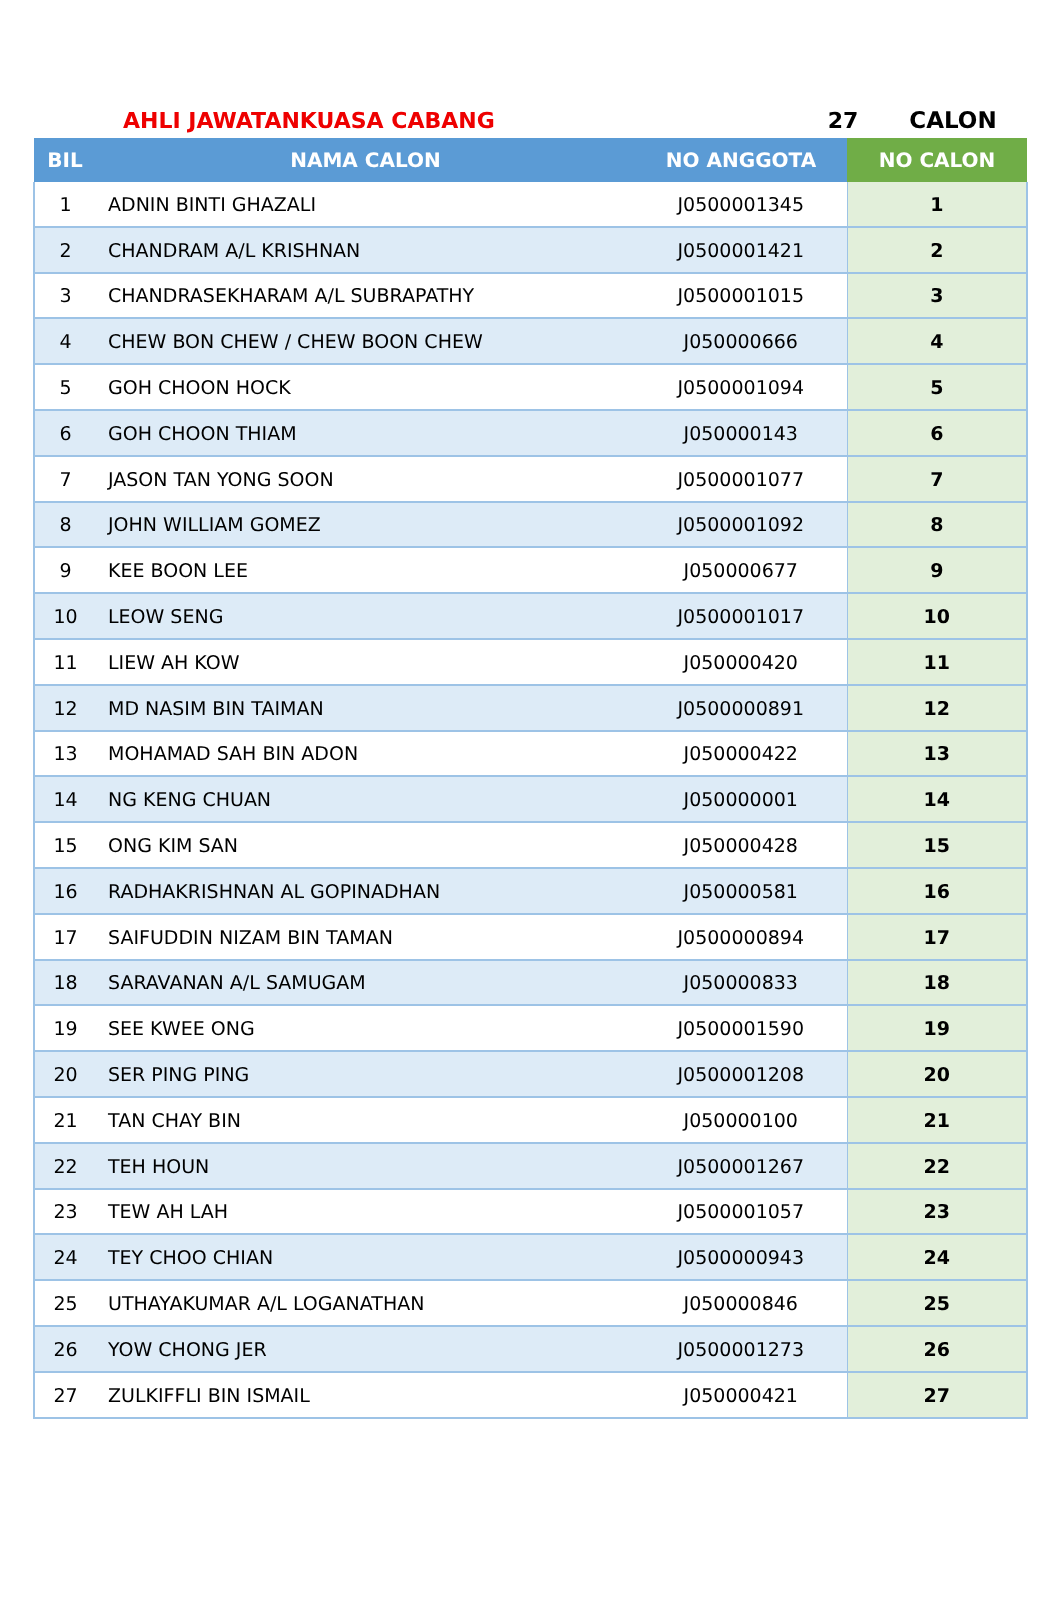AHLI JAWATANKUASA CABANG 27 CALON
| BIL | NAMA CALON | NO ANGGOTA | NO CALON |
| --- | --- | --- | --- |
| 1 | ADNIN BINTI GHAZALI | J0500001345 | 1 |
| 2 | CHANDRAM A/L KRISHNAN | J0500001421 | 2 |
| 3 | CHANDRASEKHARAM A/L SUBRAPATHY | J0500001015 | 3 |
| 4 | CHEW BON CHEW / CHEW BOON CHEW | J050000666 | 4 |
| 5 | GOH CHOON HOCK | J0500001094 | 5 |
| 6 | GOH CHOON THIAM | J050000143 | 6 |
| 7 | JASON TAN YONG SOON | J0500001077 | 7 |
| 8 | JOHN WILLIAM GOMEZ | J0500001092 | 8 |
| 9 | KEE BOON LEE | J050000677 | 9 |
| 10 | LEOW SENG | J0500001017 | 10 |
| 11 | LIEW AH KOW | J050000420 | 11 |
| 12 | MD NASIM BIN TAIMAN | J0500000891 | 12 |
| 13 | MOHAMAD SAH BIN ADON | J050000422 | 13 |
| 14 | NG KENG CHUAN | J050000001 | 14 |
| 15 | ONG KIM SAN | J050000428 | 15 |
| 16 | RADHAKRISHNAN AL GOPINADHAN | J050000581 | 16 |
| 17 | SAIFUDDIN NIZAM BIN TAMAN | J0500000894 | 17 |
| 18 | SARAVANAN A/L SAMUGAM | J050000833 | 18 |
| 19 | SEE KWEE ONG | J0500001590 | 19 |
| 20 | SER PING PING | J0500001208 | 20 |
| 21 | TAN CHAY BIN | J050000100 | 21 |
| 22 | TEH HOUN | J0500001267 | 22 |
| 23 | TEW AH LAH | J0500001057 | 23 |
| 24 | TEY CHOO CHIAN | J0500000943 | 24 |
| 25 | UTHAYAKUMAR A/L LOGANATHAN | J050000846 | 25 |
| 26 | YOW CHONG JER | J0500001273 | 26 |
| 27 | ZULKIFFLI BIN ISMAIL | J050000421 | 27 |